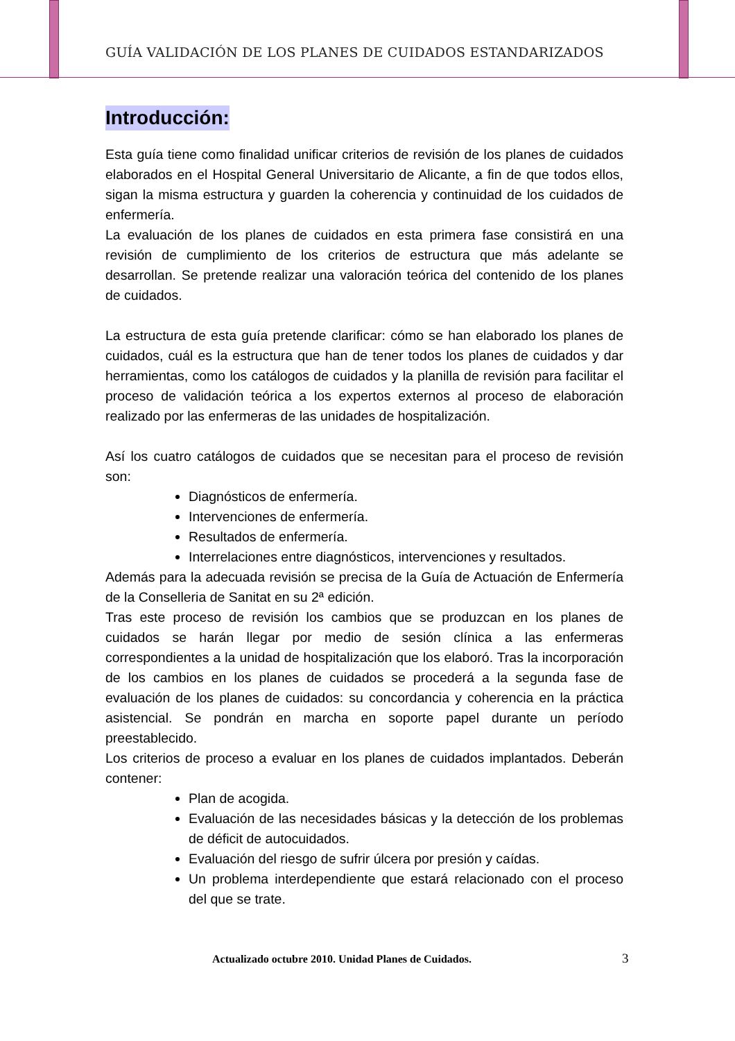GUÍA VALIDACIÓN DE LOS PLANES DE CUIDADOS ESTANDARIZADOS
Introducción:
Esta guía tiene como finalidad unificar criterios de revisión de los planes de cuidados elaborados en el Hospital General Universitario de Alicante, a fin de que todos ellos, sigan la misma estructura y guarden la coherencia y continuidad de los cuidados de enfermería.
La evaluación de los planes de cuidados en esta primera fase consistirá en una revisión de cumplimiento de los criterios de estructura que más adelante se desarrollan. Se pretende realizar una valoración teórica del contenido de los planes de cuidados.
La estructura de esta guía pretende clarificar: cómo se han elaborado los planes de cuidados, cuál es la estructura que han de tener todos los planes de cuidados y dar herramientas, como los catálogos de cuidados y la planilla de revisión para facilitar el proceso de validación teórica a los expertos externos al proceso de elaboración realizado por las enfermeras de las unidades de hospitalización.
Así los cuatro catálogos de cuidados que se necesitan para el proceso de revisión son:
Diagnósticos de enfermería.
Intervenciones de enfermería.
Resultados de enfermería.
Interrelaciones entre diagnósticos, intervenciones y resultados.
Además para la adecuada revisión se precisa de la Guía de Actuación de Enfermería de la Conselleria de Sanitat en su 2ª edición.
Tras este proceso de revisión los cambios que se produzcan en los planes de cuidados se harán llegar por medio de sesión clínica a las enfermeras correspondientes a la unidad de hospitalización que los elaboró. Tras la incorporación de los cambios en los planes de cuidados se procederá a la segunda fase de evaluación de los planes de cuidados: su concordancia y coherencia en la práctica asistencial. Se pondrán en marcha en soporte papel durante un período preestablecido.
Los criterios de proceso a evaluar en los planes de cuidados implantados. Deberán contener:
Plan de acogida.
Evaluación de las necesidades básicas y la detección de los problemas de déficit de autocuidados.
Evaluación del riesgo de sufrir úlcera por presión y caídas.
Un problema interdependiente que estará relacionado con el proceso del que se trate.
Actualizado octubre 2010. Unidad Planes de Cuidados.
3